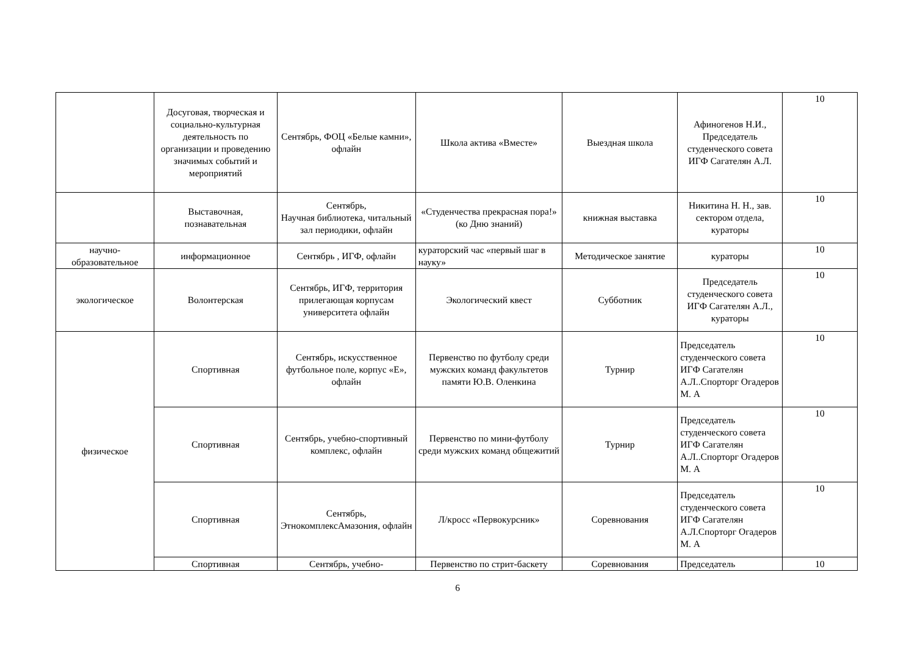| | Досуговая, творческая и социально-культурная деятельность по организации и проведению значимых событий и мероприятий | Сентябрь, ФОЦ «Белые камни», офлайн | Школа актива «Вместе» | Выездная школа | Афиногенов Н.И., Председатель студенческого совета ИГФ Сагателян А.Л. | 10 |
| | Выставочная, познавательная | Сентябрь, Научная библиотека, читальный зал периодики, офлайн | «Студенчества прекрасная пора!» (ко Дню знаний) | книжная выставка | Никитина Н. Н., зав. сектором отдела, кураторы | 10 |
| научно-образовательное | информационное | Сентябрь , ИГФ, офлайн | кураторский час «первый шаг в науку» | Методическое занятие | кураторы | 10 |
| экологическое | Волонтерская | Сентябрь, ИГФ, территория прилегающая корпусам университета офлайн | Экологический квест | Субботник | Председатель студенческого совета ИГФ Сагателян А.Л., кураторы | 10 |
| физическое | Спортивная | Сентябрь, искусственное футбольное поле, корпус «Е», офлайн | Первенство по футболу среди мужских команд факультетов памяти Ю.В. Оленкина | Турнир | Председатель студенческого совета ИГФ Сагателян А.Л..Спорторг Огадеров М. А | 10 |
| | Спортивная | Сентябрь, учебно-спортивный комплекс, офлайн | Первенство по мини-футболу среди мужских команд общежитий | Турнир | Председатель студенческого совета ИГФ Сагателян А.Л..Спорторг Огадеров М. А | 10 |
| | Спортивная | Сентябрь, ЭтнокомплексАмазония, офлайн | Л/кросс «Первокурсник» | Соревнования | Председатель студенческого совета ИГФ Сагателян А.Л.Спорторг Огадеров М. А | 10 |
| | Спортивная | Сентябрь, учебно- | Первенство по стрит-баскету | Соревнования | Председатель | 10 |
6